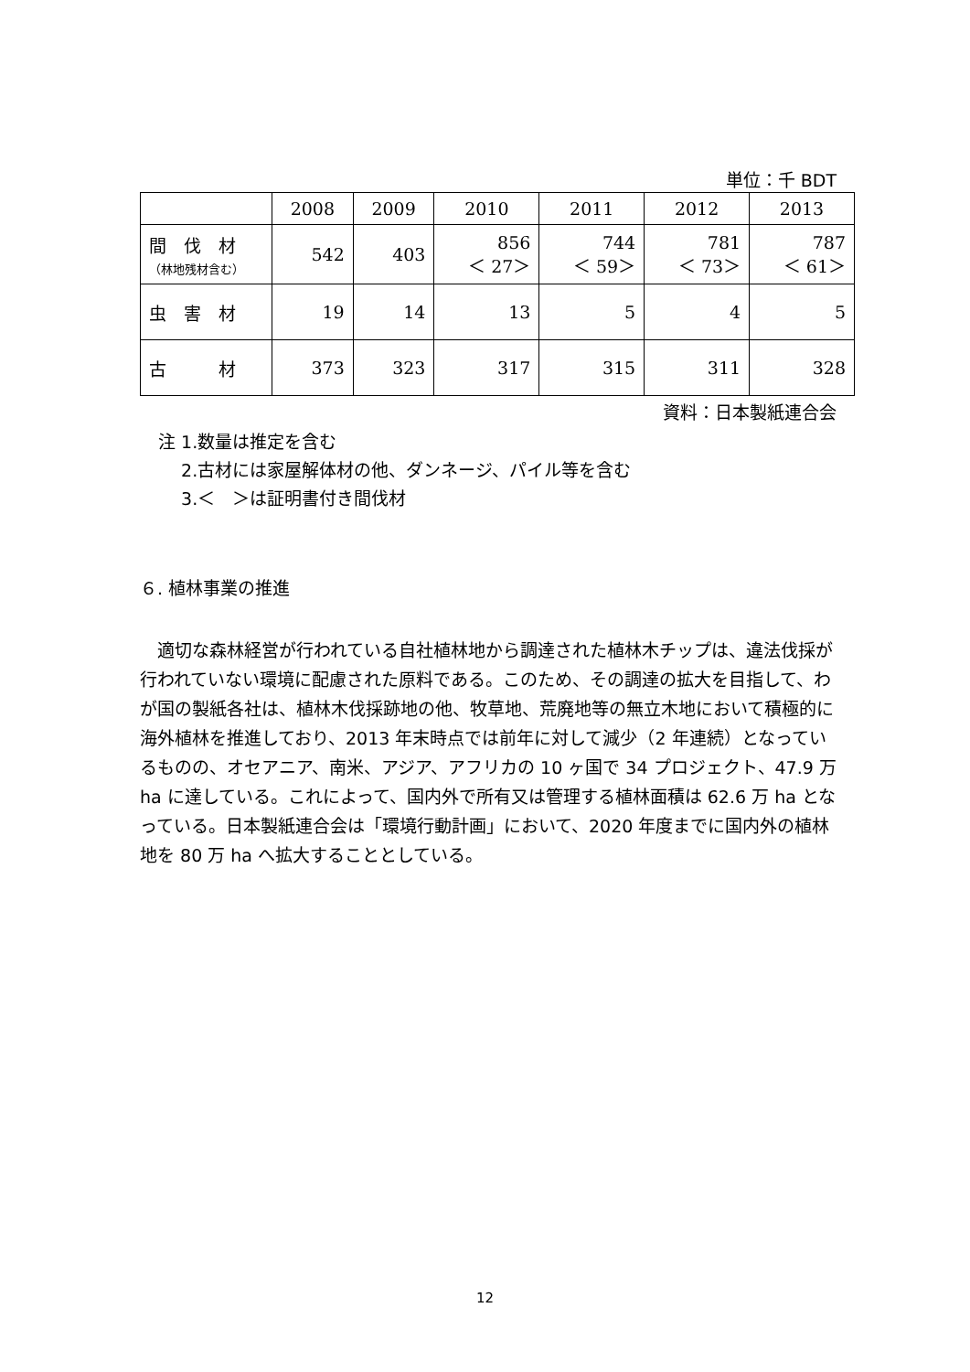単位：千 BDT
| | 2008 | 2009 | 2010 | 2011 | 2012 | 2013 |
| --- | --- | --- | --- | --- | --- | --- |
| 間 伐 材 （林地残材含む） | 542 | 403 | 856 ＜ 27＞ | 744 ＜ 59＞ | 781 ＜ 73＞ | 787 ＜ 61＞ |
| 虫 害 材 | 19 | 14 | 13 | 5 | 4 | 5 |
| 古 材 | 373 | 323 | 317 | 315 | 311 | 328 |
資料：日本製紙連合会
注 1.数量は推定を含む
　 2.古材には家屋解体材の他、ダンネージ、パイル等を含む
　 3.＜　＞は証明書付き間伐材
６. 植林事業の推進
　適切な森林経営が行われている自社植林地から調達された植林木チップは、違法伐採が行われていない環境に配慮された原料である。このため、その調達の拡大を目指して、わが国の製紙各社は、植林木伐採跡地の他、牧草地、荒廃地等の無立木地において積極的に海外植林を推進しており、2013 年末時点では前年に対して減少（2 年連続）となっているものの、オセアニア、南米、アジア、アフリカの 10 ヶ国で 34 プロジェクト、47.9 万 ha に達している。これによって、国内外で所有又は管理する植林面積は 62.6 万 ha となっている。日本製紙連合会は「環境行動計画」において、2020 年度までに国内外の植林地を 80 万 ha へ拡大することとしている。
12